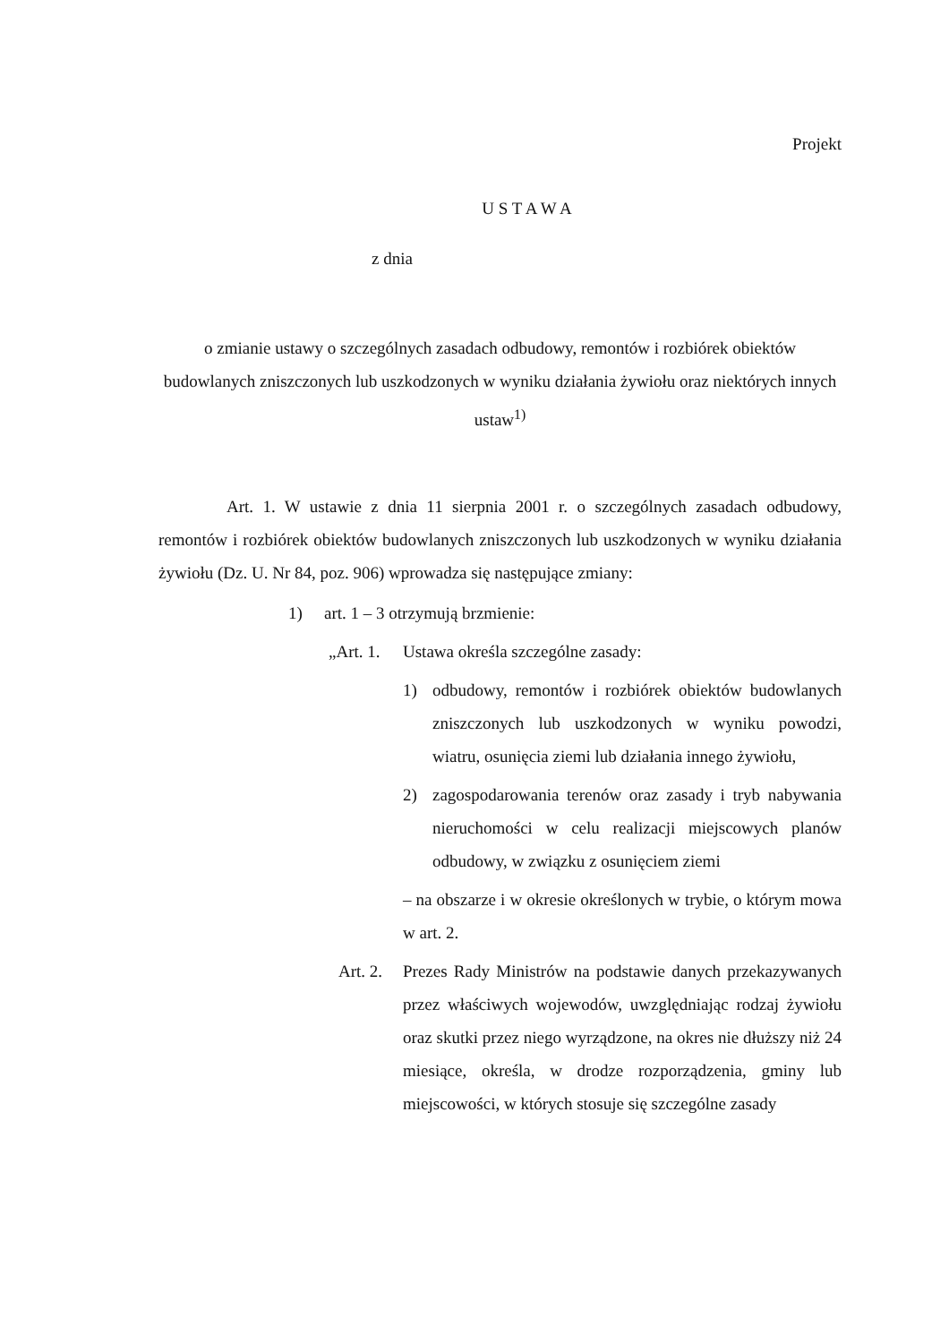Projekt
U S T A W A
z dnia
o zmianie ustawy o szczególnych zasadach odbudowy, remontów i rozbiórek obiektów budowlanych zniszczonych lub uszkodzonych w wyniku działania żywiołu oraz niektórych innych ustaw<sup>1)</sup>
Art. 1. W ustawie z dnia 11 sierpnia 2001 r. o szczególnych zasadach odbudowy, remontów i rozbiórek obiektów budowlanych zniszczonych lub uszkodzonych w wyniku działania żywiołu (Dz. U. Nr 84, poz. 906) wprowadza się następujące zmiany:
1) art. 1 – 3 otrzymują brzmienie:
„Art. 1. Ustawa określa szczególne zasady:
1) odbudowy, remontów i rozbiórek obiektów budowlanych zniszczonych lub uszkodzonych w wyniku powodzi, wiatru, osunięcia ziemi lub działania innego żywiołu,
2) zagospodarowania terenów oraz zasady i tryb nabywania nieruchomości w celu realizacji miejscowych planów odbudowy, w związku z osunięciem ziemi
– na obszarze i w okresie określonych w trybie, o którym mowa w art. 2.
Art. 2. Prezes Rady Ministrów na podstawie danych przekazywanych przez właściwych wojewodów, uwzględniając rodzaj żywiołu oraz skutki przez niego wyrządzone, na okres nie dłuższy niż 24 miesiące, określa, w drodze rozporządzenia, gminy lub miejscowości, w których stosuje się szczególne zasady